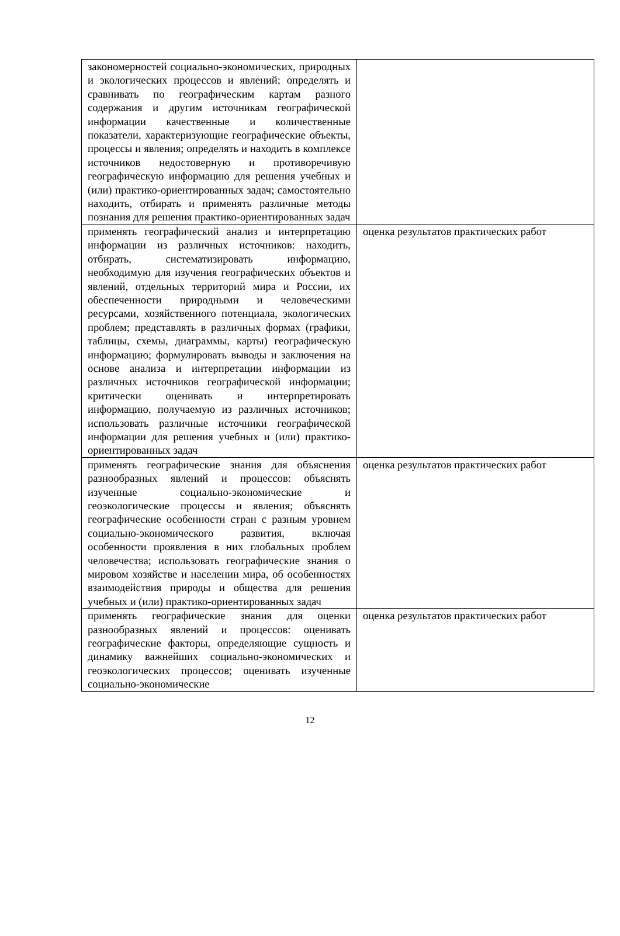| закономерностей социально-экономических, природных и экологических процессов и явлений; определять и сравнивать по географическим картам разного содержания и другим источникам географической информации качественные и количественные показатели, характеризующие географические объекты, процессы и явления; определять и находить в комплексе источников недостоверную и противоречивую географическую информацию для решения учебных и (или) практико-ориентированных задач; самостоятельно находить, отбирать и применять различные методы познания для решения практико-ориентированных задач | |
| применять географический анализ и интерпретацию информации из различных источников: находить, отбирать, систематизировать информацию, необходимую для изучения географических объектов и явлений, отдельных территорий мира и России, их обеспеченности природными и человеческими ресурсами, хозяйственного потенциала, экологических проблем; представлять в различных формах (графики, таблицы, схемы, диаграммы, карты) географическую информацию; формулировать выводы и заключения на основе анализа и интерпретации информации из различных источников географической информации; критически оценивать и интерпретировать информацию, получаемую из различных источников; использовать различные источники географической информации для решения учебных и (или) практико-ориентированных задач | оценка результатов практических работ |
| применять географические знания для объяснения разнообразных явлений и процессов: объяснять изученные социально-экономические и геоэкологические процессы и явления; объяснять географические особенности стран с разным уровнем социально-экономического развития, включая особенности проявления в них глобальных проблем человечества; использовать географические знания о мировом хозяйстве и населении мира, об особенностях взаимодействия природы и общества для решения учебных и (или) практико-ориентированных задач | оценка результатов практических работ |
| применять географические знания для оценки разнообразных явлений и процессов: оценивать географические факторы, определяющие сущность и динамику важнейших социально-экономических и геоэкологических процессов; оценивать изученные социально-экономические | оценка результатов практических работ |
12